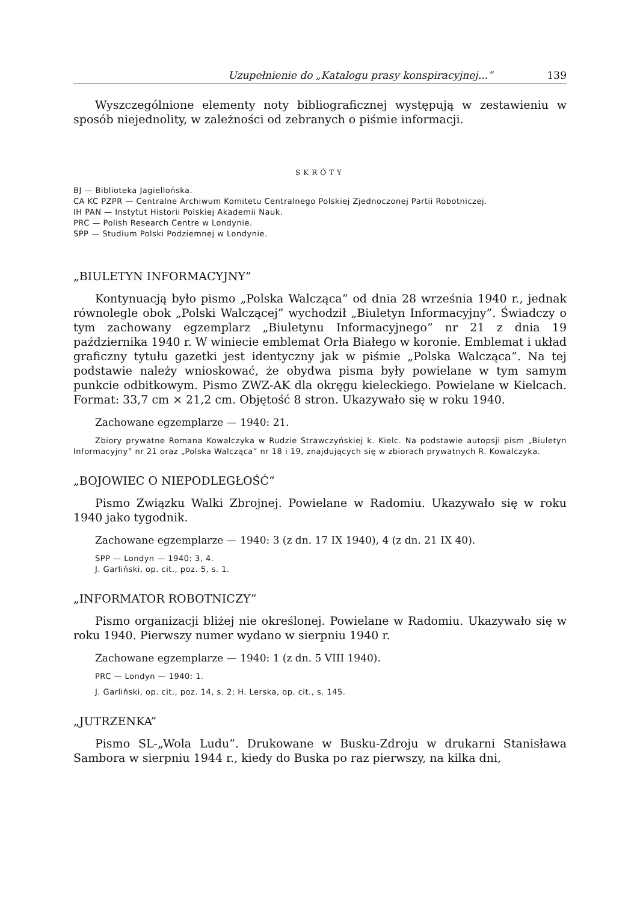Uzupełnienie do „Katalogu prasy konspiracyjnej...” 139
Wyszczególnione elementy noty bibliograficznej występują w zestawieniu w sposób niejednolity, w zależności od zebranych o piśmie informacji.
SKRÓTY
BJ — Biblioteka Jagiellońska.
CA KC PZPR — Centralne Archiwum Komitetu Centralnego Polskiej Zjednoczonej Partii Robotniczej.
IH PAN — Instytut Historii Polskiej Akademii Nauk.
PRC — Polish Research Centre w Londynie.
SPP — Studium Polski Podziemnej w Londynie.
„BIULETYN INFORMACYJNY”
Kontynuacją było pismo „Polska Walcząca” od dnia 28 września 1940 r., jednak równolegle obok „Polski Walczącej” wychodził „Biuletyn Informacyjny”. Świadczy o tym zachowany egzemplarz „Biuletynu Informacyjnego” nr 21 z dnia 19 października 1940 r. W winiecie emblemat Orła Białego w koronie. Emblemat i układ graficzny tytułu gazetki jest identyczny jak w piśmie „Polska Walcząca”. Na tej podstawie należy wnioskować, że obydwa pisma były powielane w tym samym punkcie odbitkowym. Pismo ZWZ-AK dla okręgu kieleckiego. Powielane w Kielcach. Format: 33,7 cm × 21,2 cm. Objętość 8 stron. Ukazywało się w roku 1940.
Zachowane egzemplarze — 1940: 21.
Zbiory prywatne Romana Kowalczyka w Rudzie Strawczyńskiej k. Kielc. Na podstawie autopsji pism „Biuletyn Informacyjny” nr 21 oraz „Polska Walcząca” nr 18 i 19, znajdujących się w zbiorach prywatnych R. Kowalczyka.
„BOJOWIEC O NIEPODLEGŁOŚĆ”
Pismo Związku Walki Zbrojnej. Powielane w Radomiu. Ukazywało się w roku 1940 jako tygodnik.
Zachowane egzemplarze — 1940: 3 (z dn. 17 IX 1940), 4 (z dn. 21 IX 40).
SPP — Londyn — 1940: 3, 4.
J. Garliński, op. cit., poz. 5, s. 1.
„INFORMATOR ROBOTNICZY”
Pismo organizacji bliżej nie określonej. Powielane w Radomiu. Ukazywało się w roku 1940. Pierwszy numer wydano w sierpniu 1940 r.
Zachowane egzemplarze — 1940: 1 (z dn. 5 VIII 1940).
PRC — Londyn — 1940: 1.
J. Garliński, op. cit., poz. 14, s. 2; H. Lerska, op. cit., s. 145.
„JUTRZENKA”
Pismo SL-„Wola Ludu”. Drukowane w Busku-Zdroju w drukarni Stanisława Sambora w sierpniu 1944 r., kiedy do Buska po raz pierwszy, na kilka dni,